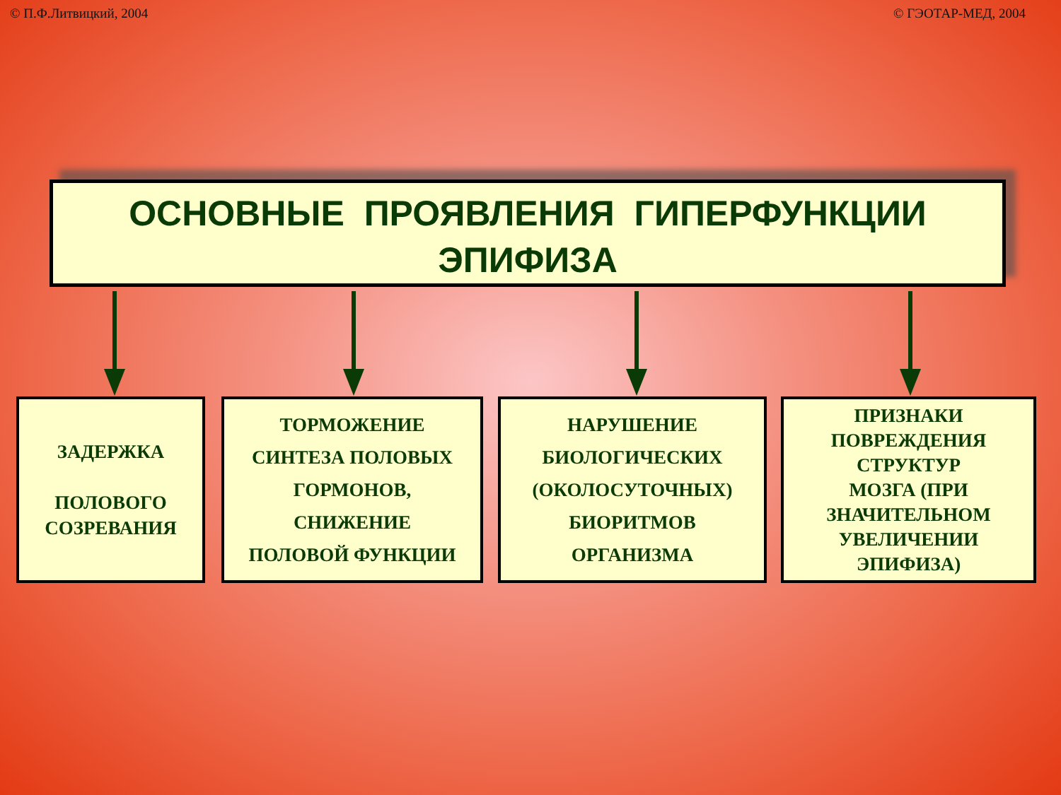© П.Ф.Литвицкий, 2004 © ГЭОТАР-МЕД, 2004
ОСНОВНЫЕ ПРОЯВЛЕНИЯ ГИПЕРФУНКЦИИ
ЭПИФИЗА
ЗАДЕРЖКА
ПОЛОВОГО
СОЗРЕВАНИЯ
ТОРМОЖЕНИЕ
СИНТЕЗА ПОЛОВЫХ
ГОРМОНОВ,
СНИЖЕНИЕ
ПОЛОВОЙ ФУНКЦИИ
НАРУШЕНИЕ
БИОЛОГИЧЕСКИХ
(ОКОЛОСУТОЧНЫХ)
БИОРИТМОВ
ОРГАНИЗМА
ПРИЗНАКИ
ПОВРЕЖДЕНИЯ
СТРУКТУР
МОЗГА (ПРИ
ЗНАЧИТЕЛЬНОМ
УВЕЛИЧЕНИИ
ЭПИФИЗА)